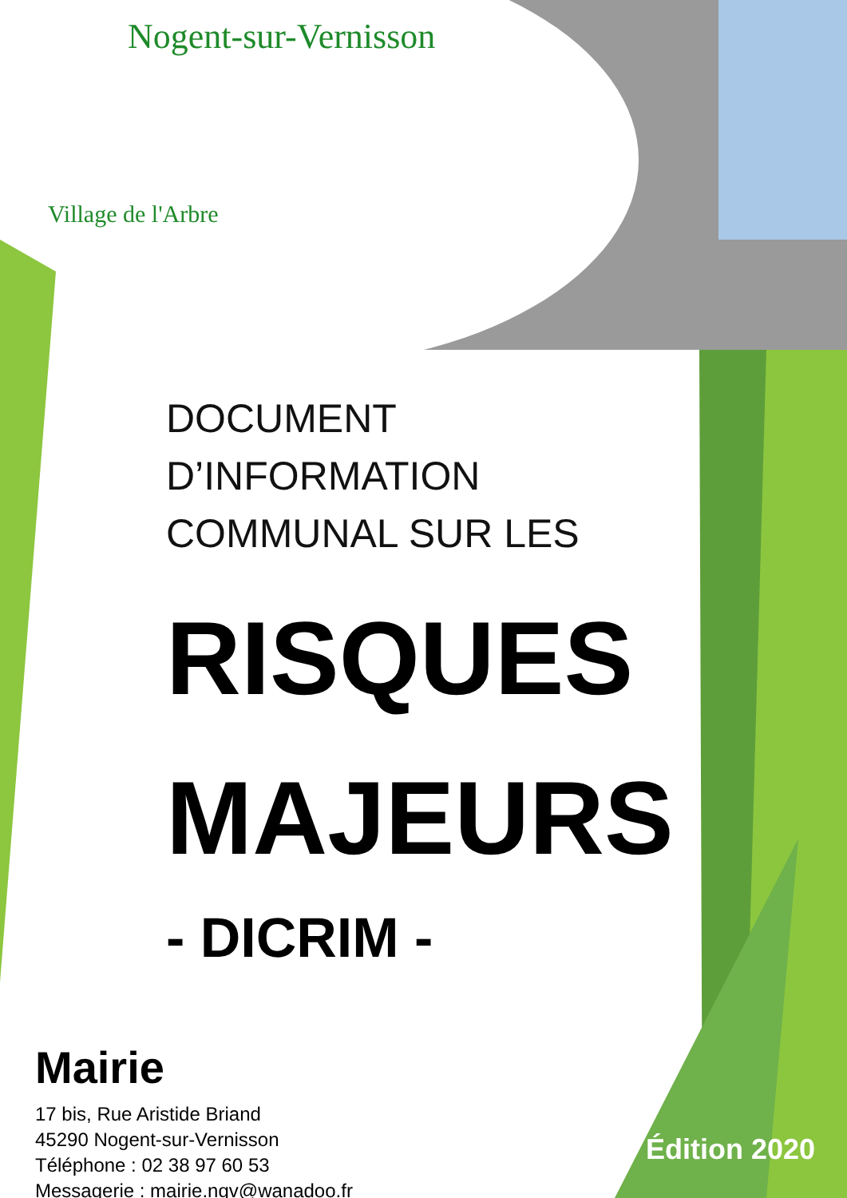Nogent-sur-Vernisson
Village de l'Arbre
DOCUMENT
D’INFORMATION
COMMUNAL SUR LES
RISQUES
MAJEURS
- DICRIM -
Mairie
17 bis, Rue Aristide Briand
45290 Nogent-sur-Vernisson
Téléphone : 02 38 97 60 53
Messagerie : mairie.ngv@wanadoo.fr
Édition 2020